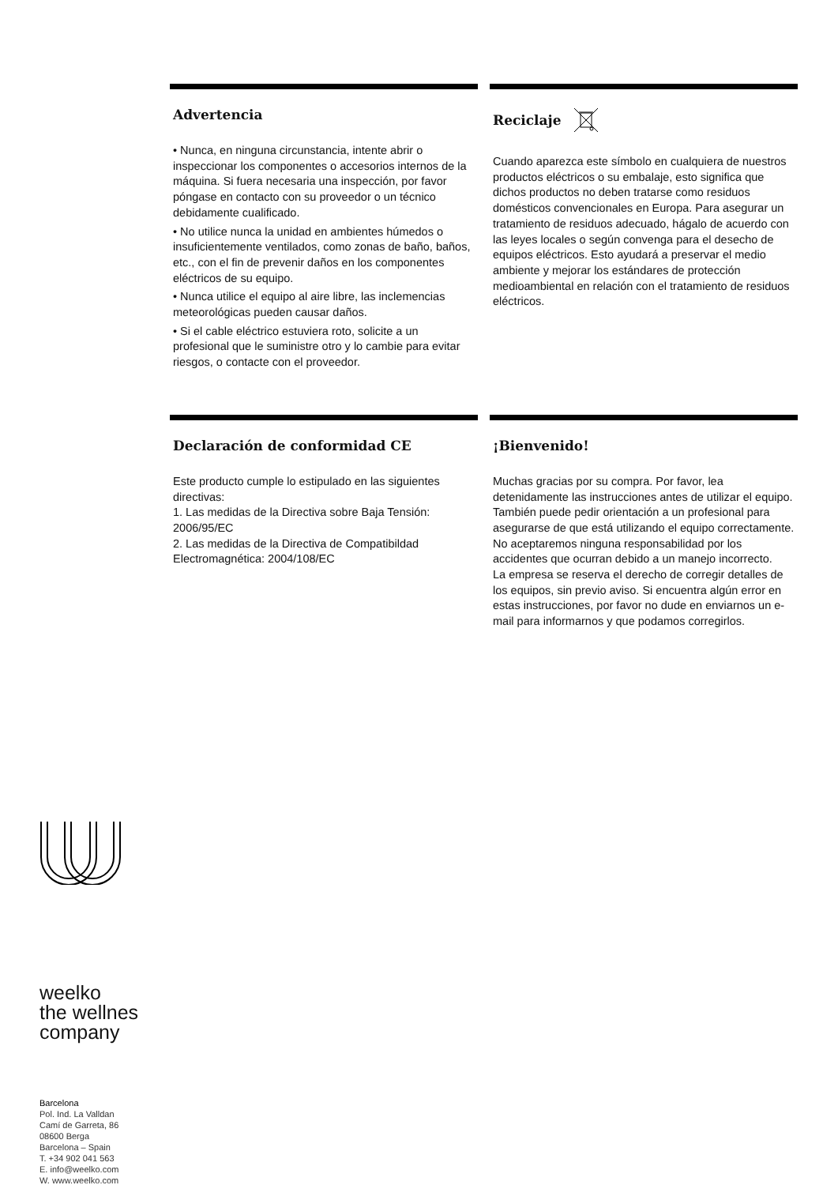Advertencia
• Nunca, en ninguna circunstancia, intente abrir o inspeccionar los componentes o accesorios internos de la máquina. Si fuera necesaria una inspección, por favor póngase en contacto con su proveedor o un técnico debidamente cualificado.
• No utilice nunca la unidad en ambientes húmedos o insuficientemente ventilados, como zonas de baño, baños, etc., con el fin de prevenir daños en los componentes eléctricos de su equipo.
• Nunca utilice el equipo al aire libre, las inclemencias meteorológicas pueden causar daños.
• Si el cable eléctrico estuviera roto, solicite a un profesional que le suministre otro y lo cambie para evitar riesgos, o contacte con el proveedor.
Reciclaje
Cuando aparezca este símbolo en cualquiera de nuestros productos eléctricos o su embalaje, esto significa que dichos productos no deben tratarse como residuos domésticos convencionales en Europa. Para asegurar un tratamiento de residuos adecuado, hágalo de acuerdo con las leyes locales o según convenga para el desecho de equipos eléctricos. Esto ayudará a preservar el medio ambiente y mejorar los estándares de protección medioambiental en relación con el tratamiento de residuos eléctricos.
Declaración de conformidad CE
Este producto cumple lo estipulado en las siguientes directivas:
1. Las medidas de la Directiva sobre Baja Tensión: 2006/95/EC
2. Las medidas de la Directiva de Compatibildad Electromagnética: 2004/108/EC
¡Bienvenido!
Muchas gracias por su compra. Por favor, lea detenidamente las instrucciones antes de utilizar el equipo. También puede pedir orientación a un profesional para asegurarse de que está utilizando el equipo correctamente. No aceptaremos ninguna responsabilidad por los accidentes que ocurran debido a un manejo incorrecto.
La empresa se reserva el derecho de corregir detalles de los equipos, sin previo aviso. Si encuentra algún error en estas instrucciones, por favor no dude en enviarnos un e-mail para informarnos y que podamos corregirlos.
weelko
the wellnes
company
Barcelona
Pol. Ind. La Valldan
Camí de Garreta, 86
08600 Berga
Barcelona – Spain
T. +34 902 041 563
E. info@weelko.com
W. www.weelko.com